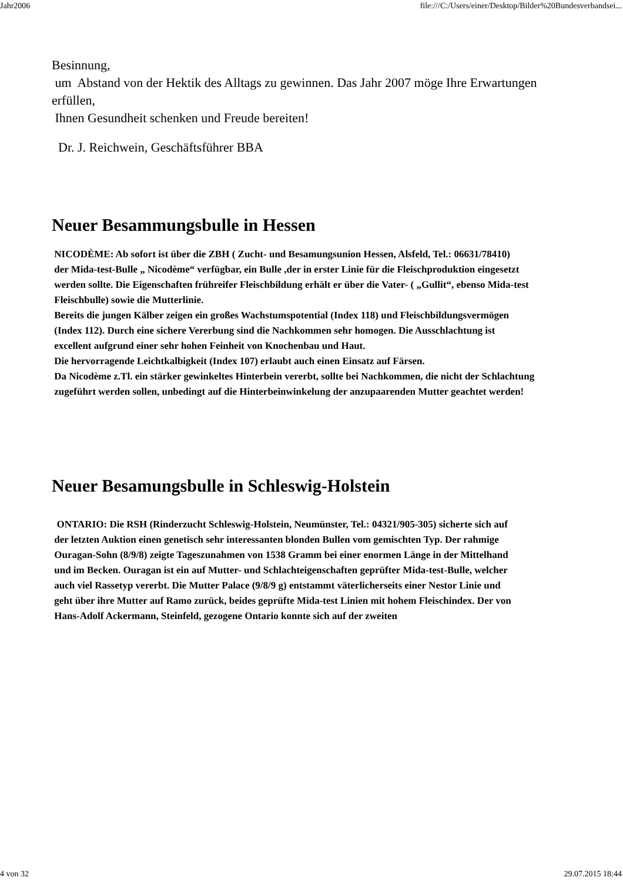Jahr2006 file:///C:/Users/einer/Desktop/Bilder%20Bundesverbandsei...
Besinnung,
um Abstand von der Hektik des Alltags zu gewinnen. Das Jahr 2007 möge Ihre Erwartungen erfüllen,
Ihnen Gesundheit schenken und Freude bereiten!
Dr. J. Reichwein, Geschäftsführer BBA
Neuer Besammungsbulle in Hessen
NICODÈME: Ab sofort ist über die ZBH ( Zucht- und Besamungsunion Hessen, Alsfeld, Tel.: 06631/78410)
der Mida-test-Bulle „ Nicodème“ verfügbar, ein Bulle ,der in erster Linie für die Fleischproduktion eingesetzt
werden sollte. Die Eigenschaften frühreifer Fleischbildung erhält er über die Vater- ( „Gullit“, ebenso Mida-test
Fleischbulle) sowie die Mutterlinie.
Bereits die jungen Kälber zeigen ein großes Wachstumspotential (Index 118) und Fleischbildungsvermögen
(Index 112). Durch eine sichere Vererbung sind die Nachkommen sehr homogen. Die Ausschlachtung ist
excellent aufgrund einer sehr hohen Feinheit von Knochenbau und Haut.
Die hervorragende Leichtkalbigkeit (Index 107) erlaubt auch einen Einsatz auf Färsen.
Da Nicodème z.Tl. ein stärker gewinkeltes Hinterbein vererbt, sollte bei Nachkommen, die nicht der Schlachtung
zugeführt werden sollen, unbedingt auf die Hinterbeinwinkelung der anzupaarenden Mutter geachtet werden!
Neuer Besamungsbulle in Schleswig-Holstein
ONTARIO: Die RSH (Rinderzucht Schleswig-Holstein, Neumünster, Tel.: 04321/905-305) sicherte sich auf
der letzten Auktion einen genetisch sehr interessanten blonden Bullen vom gemischten Typ. Der rahmige
Ouragan-Sohn (8/9/8) zeigte Tageszunahmen von 1538 Gramm bei einer enormen Länge in der Mittelhand
und im Becken. Ouragan ist ein auf Mutter- und Schlachteigenschaften geprüfter Mida-test-Bulle, welcher
auch viel Rassetyp vererbt. Die Mutter Palace (9/8/9 g) entstammt väterlicherseits einer Nestor Linie und
geht über ihre Mutter auf Ramo zurück, beides geprüfte Mida-test Linien mit hohem Fleischindex. Der von
Hans-Adolf Ackermann, Steinfeld, gezogene Ontario konnte sich auf der zweiten
4 von 32 29.07.2015 18:44